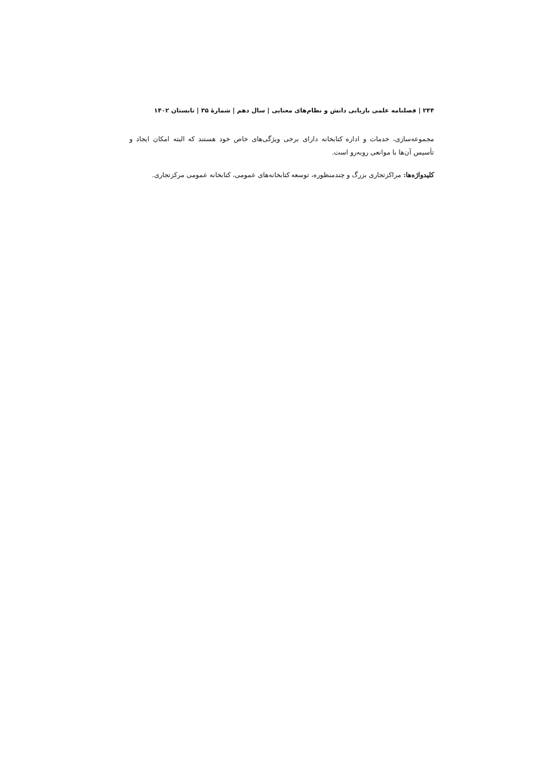۲۴۴ | فصلنامه علمی بازیابی دانش و نظام‌های معنایی | سال دهم | شمارهٔ ۳۵ | تابستان ۱۴۰۲
مجموعه‌سازی، خدمات و اداره کتابخانه دارای برخی ویژگی‌های خاص خود هستند که البته امکان ایجاد و تأسیس آن‌ها با موانعی روبه‌رو است.
کلیدواژه‌ها: مراکزتجاری بزرگ و چندمنظوره، توسعه کتابخانه‌های عمومی، کتابخانه عمومی مرکزتجاری.